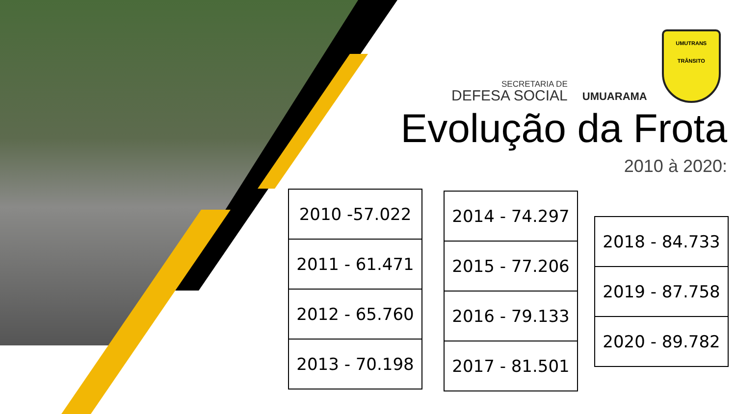SECRETARIA DE
DEFESA SOCIAL
UMUARAMA
UMUTRANS
TRÂNSITO
Evolução da Frota
2010 à 2020:
| 2010 -57.022 |
| 2011 - 61.471 |
| 2012 - 65.760 |
| 2013 - 70.198 |
| 2014 - 74.297 |
| 2015 - 77.206 |
| 2016 - 79.133 |
| 2017 - 81.501 |
| 2018 - 84.733 |
| 2019 - 87.758 |
| 2020 - 89.782 |